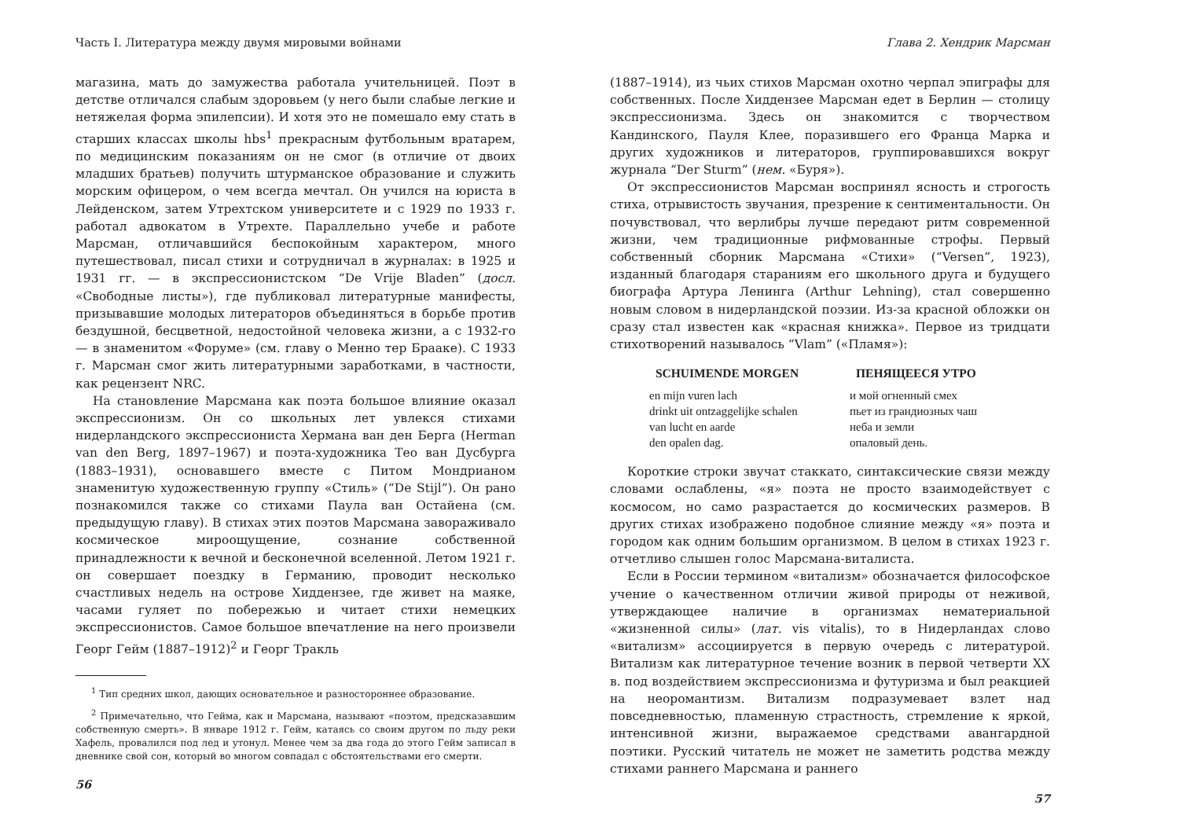Часть I. Литература между двумя мировыми войнами
магазина, мать до замужества работала учительницей. Поэт в детстве отличался слабым здоровьем (у него были слабые легкие и нетяжелая форма эпилепсии). И хотя это не помешало ему стать в старших классах школы hbs<sup>1</sup> прекрасным футбольным вратарем, по медицинским показаниям он не смог (в отличие от двоих младших братьев) получить штурманское образование и служить морским офицером, о чем всегда мечтал. Он учился на юриста в Лейденском, затем Утрехтском университете и с 1929 по 1933 г. работал адвокатом в Утрехте. Параллельно учебе и работе Марсман, отличавшийся беспокойным характером, много путешествовал, писал стихи и сотрудничал в журналах: в 1925 и 1931 гг. — в экспрессионистском “De Vrije Bladen” (досл. «Свободные листы»), где публиковал литературные манифесты, призывавшие молодых литераторов объединяться в борьбе против бездушной, бесцветной, недостойной человека жизни, а с 1932-го — в знаменитом «Форуме» (см. главу о Менно тер Брааке). С 1933 г. Марсман смог жить литературными заработками, в частности, как рецензент NRC.
На становление Марсмана как поэта большое влияние оказал экспрессионизм. Он со школьных лет увлекся стихами нидерландского экспрессиониста Хермана ван ден Берга (Herman van den Berg, 1897–1967) и поэта-художника Тео ван Дусбурга (1883–1931), основавшего вместе с Питом Мондрианом знаменитую художественную группу «Стиль» (“De Stijl”). Он рано познакомился также со стихами Паула ван Остайена (см. предыдущую главу). В стихах этих поэтов Марсмана завораживало космическое мироощущение, сознание собственной принадлежности к вечной и бесконечной вселенной. Летом 1921 г. он совершает поездку в Германию, проводит несколько счастливых недель на острове Хиддензее, где живет на маяке, часами гуляет по побережью и читает стихи немецких экспрессионистов. Самое большое впечатление на него произвели Георг Гейм (1887–1912)<sup>2</sup> и Георг Тракль
<sup>1</sup> Тип средних школ, дающих основательное и разностороннее образование.
<sup>2</sup> Примечательно, что Гейма, как и Марсмана, называют «поэтом, предсказавшим собственную смерть». В январе 1912 г. Гейм, катаясь со своим другом по льду реки Хафель, провалился под лед и утонул. Менее чем за два года до этого Гейм записал в дневнике свой сон, который во многом совпадал с обстоятельствами его смерти.
56
Глава 2. Хендрик Марсман
(1887–1914), из чьих стихов Марсман охотно черпал эпиграфы для собственных. После Хиддензее Марсман едет в Берлин — столицу экспрессионизма. Здесь он знакомится с творчеством Кандинского, Пауля Клее, поразившего его Франца Марка и других художников и литераторов, группировавшихся вокруг журнала “Der Sturm” (нем. «Буря»).
От экспрессионистов Марсман воспринял ясность и строгость стиха, отрывистость звучания, презрение к сентиментальности. Он почувствовал, что верлибры лучше передают ритм современной жизни, чем традиционные рифмованные строфы. Первый собственный сборник Марсмана «Стихи» (“Versen”, 1923), изданный благодаря стараниям его школьного друга и будущего биографа Артура Ленинга (Arthur Lehning), стал совершенно новым словом в нидерландской поэзии. Из-за красной обложки он сразу стал известен как «красная книжка». Первое из тридцати стихотворений называлось “Vlam” («Пламя»):
SCHUIMENDE MORGEN
en mijn vuren lach
drinkt uit ontzaggelijke schalen
van lucht en aarde
den opalen dag.
ПЕНЯЩЕЕСЯ УТРО
и мой огненный смех
пьет из грандиозных чаш
неба и земли
опаловый день.
Короткие строки звучат стаккато, синтаксические связи между словами ослаблены, «я» поэта не просто взаимодействует с космосом, но само разрастается до космических размеров. В других стихах изображено подобное слияние между «я» поэта и городом как одним большим организмом. В целом в стихах 1923 г. отчетливо слышен голос Марсмана-виталиста.
Если в России термином «витализм» обозначается философское учение о качественном отличии живой природы от неживой, утверждающее наличие в организмах нематериальной «жизненной силы» (лат. vis vitalis), то в Нидерландах слово «витализм» ассоциируется в первую очередь с литературой. Витализм как литературное течение возник в первой четверти XX в. под воздействием экспрессионизма и футуризма и был реакцией на неоромантизм. Витализм подразумевает взлет над повседневностью, пламенную страстность, стремление к яркой, интенсивной жизни, выражаемое средствами авангардной поэтики. Русский читатель не может не заметить родства между стихами раннего Марсмана и раннего
57